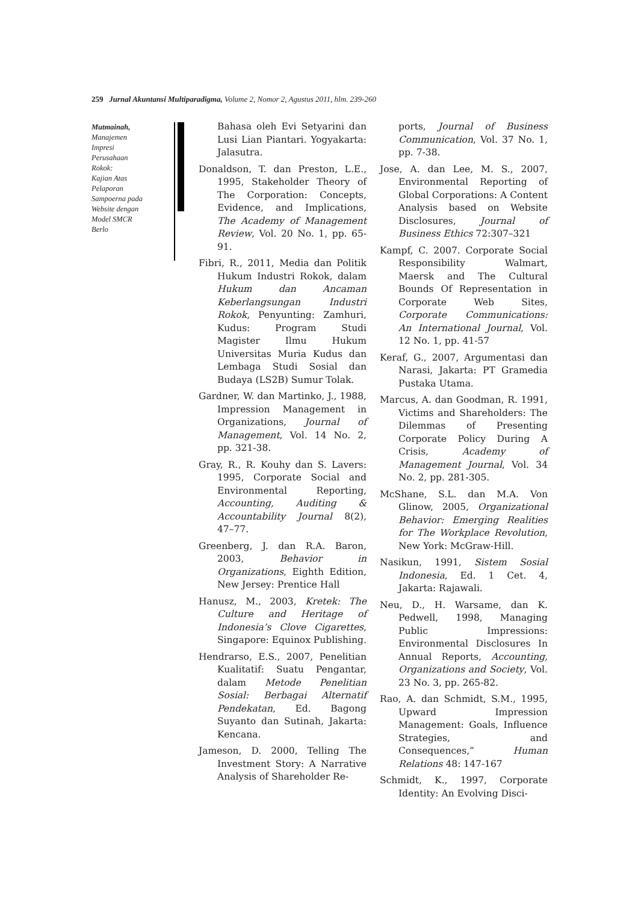259 Jurnal Akuntansi Multiparadigma, Volume 2, Nomor 2, Agustus 2011, hlm. 239-260
Mutmainah,
Manajemen
Impresi
Perusahaan
Rokok:
Kajian Atas
Pelaporan
Sampoerna pada
Website dengan
Model SMCR
Berlo
Bahasa oleh Evi Setyarini dan Lusi Lian Piantari. Yogyakarta: Jalasutra.
Donaldson, T. dan Preston, L.E., 1995, Stakeholder Theory of The Corporation: Concepts, Evidence, and Implications, The Academy of Management Review, Vol. 20 No. 1, pp. 65-91.
Fibri, R., 2011, Media dan Politik Hukum Industri Rokok, dalam Hukum dan Ancaman Keberlangsungan Industri Rokok, Penyunting: Zamhuri, Kudus: Program Studi Magister Ilmu Hukum Universitas Muria Kudus dan Lembaga Studi Sosial dan Budaya (LS2B) Sumur Tolak.
Gardner, W. dan Martinko, J., 1988, Impression Management in Organizations, Journal of Management, Vol. 14 No. 2, pp. 321-38.
Gray, R., R. Kouhy dan S. Lavers: 1995, Corporate Social and Environmental Reporting, Accounting, Auditing & Accountability Journal 8(2), 47–77.
Greenberg, J. dan R.A. Baron, 2003, Behavior in Organizations, Eighth Edition, New Jersey: Prentice Hall
Hanusz, M., 2003, Kretek: The Culture and Heritage of Indonesia’s Clove Cigarettes, Singapore: Equinox Publishing.
Hendrarso, E.S., 2007, Penelitian Kualitatif: Suatu Pengantar, dalam Metode Penelitian Sosial: Berbagai Alternatif Pendekatan, Ed. Bagong Suyanto dan Sutinah, Jakarta: Kencana.
Jameson, D. 2000, Telling The Investment Story: A Narrative Analysis of Shareholder Re-
ports, Journal of Business Communication, Vol. 37 No. 1, pp. 7-38.
Jose, A. dan Lee, M. S., 2007, Environmental Reporting of Global Corporations: A Content Analysis based on Website Disclosures, Journal of Business Ethics 72:307–321
Kampf, C. 2007. Corporate Social Responsibility Walmart, Maersk and The Cultural Bounds Of Representation in Corporate Web Sites, Corporate Communications: An International Journal, Vol. 12 No. 1, pp. 41-57
Keraf, G., 2007, Argumentasi dan Narasi, Jakarta: PT Gramedia Pustaka Utama.
Marcus, A. dan Goodman, R. 1991, Victims and Shareholders: The Dilemmas of Presenting Corporate Policy During A Crisis, Academy of Management Journal, Vol. 34 No. 2, pp. 281-305.
McShane, S.L. dan M.A. Von Glinow, 2005, Organizational Behavior: Emerging Realities for The Workplace Revolution, New York: McGraw-Hill.
Nasikun, 1991, Sistem Sosial Indonesia, Ed. 1 Cet. 4, Jakarta: Rajawali.
Neu, D., H. Warsame, dan K. Pedwell, 1998, Managing Public Impressions: Environmental Disclosures In Annual Reports, Accounting, Organizations and Society, Vol. 23 No. 3, pp. 265-82.
Rao, A. dan Schmidt, S.M., 1995, Upward Impression Management: Goals, Influence Strategies, and Consequences,” Human Relations 48: 147-167
Schmidt, K., 1997, Corporate Identity: An Evolving Disci-